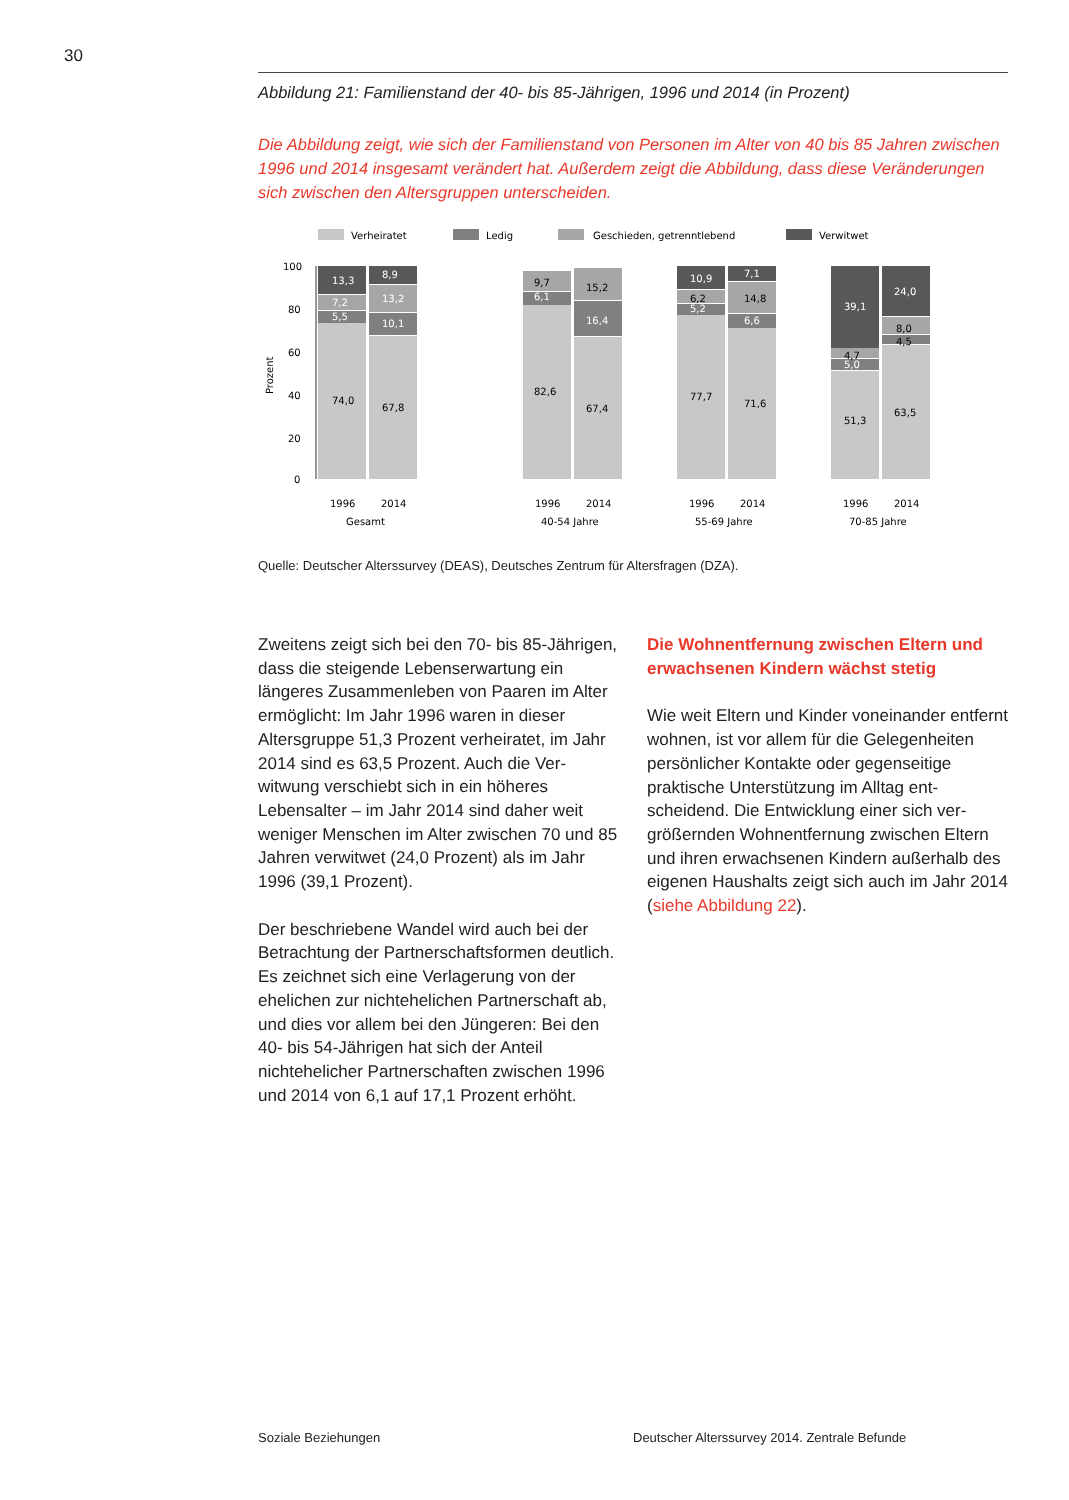30
Abbildung 21: Familienstand der 40- bis 85-Jährigen, 1996 und 2014 (in Prozent)
Die Abbildung zeigt, wie sich der Familienstand von Personen im Alter von 40 bis 85 Jahren zwischen 1996 und 2014 insgesamt verändert hat. Außerdem zeigt die Abbildung, dass diese Veränderungen sich zwischen den Altersgruppen unterscheiden.
Verheiratet
Ledig
Geschieden, getrenntlebend
Verwitwet
100
80
60
40
20
0
Prozent
13,3
8,9
7,2
5,5
13,2
10,1
6,1
16,4
10,9
7,1
5,2
6,6
39,1
24,0
5,0
74,0
67,8
9,7
15,2
82,6
67,4
6,2
14,8
77,7
71,6
4,7
8,0
4,5
51,3
63,5
1996
2014
1996
2014
1996
2014
1996
2014
Gesamt
40-54 Jahre
55-69 Jahre
70-85 Jahre
Quelle: Deutscher Alterssurvey (DEAS), Deutsches Zentrum für Altersfragen (DZA).
Zweitens zeigt sich bei den 70- bis 85-Jähri­gen, dass die steigende Lebenserwartung ein längeres Zusammenleben von Paaren im Alter ermöglicht: Im Jahr 1996 waren in die­ser Altersgruppe 51,3 Prozent verheiratet, im Jahr 2014 sind es 63,5 Prozent. Auch die Ver­witwung verschiebt sich in ein höheres Lebensalter – im Jahr 2014 sind daher weit weniger Menschen im Alter zwischen 70 und 85 Jahren verwitwet (24,0 Prozent) als im Jahr 1996 (39,1 Prozent).
Der beschriebene Wandel wird auch bei der Betrachtung der Partnerschaftsformen deut­lich. Es zeichnet sich eine Verlagerung von der ehelichen zur nichtehelichen Partner­schaft ab, und dies vor allem bei den Jünge­ren: Bei den 40- bis 54-Jährigen hat sich der Anteil nichtehelicher Partnerschaften zwi­schen 1996 und 2014 von 6,1 auf 17,1 Pro­zent erhöht.
Die Wohnentfernung zwischen Eltern und erwachsenen Kindern wächst stetig
Wie weit Eltern und Kinder voneinander ent­fernt wohnen, ist vor allem für die Gelegen­heiten persönlicher Kontakte oder gegensei­tige praktische Unterstützung im Alltag ent­scheidend. Die Entwicklung einer sich ver­größernden Wohnentfernung zwischen Eltern und ihren erwachsenen Kindern außer­halb des eigenen Haushalts zeigt sich auch im Jahr 2014 (siehe Abbildung 22).
Soziale Beziehungen Deutscher Alterssurvey 2014. Zentrale Befunde